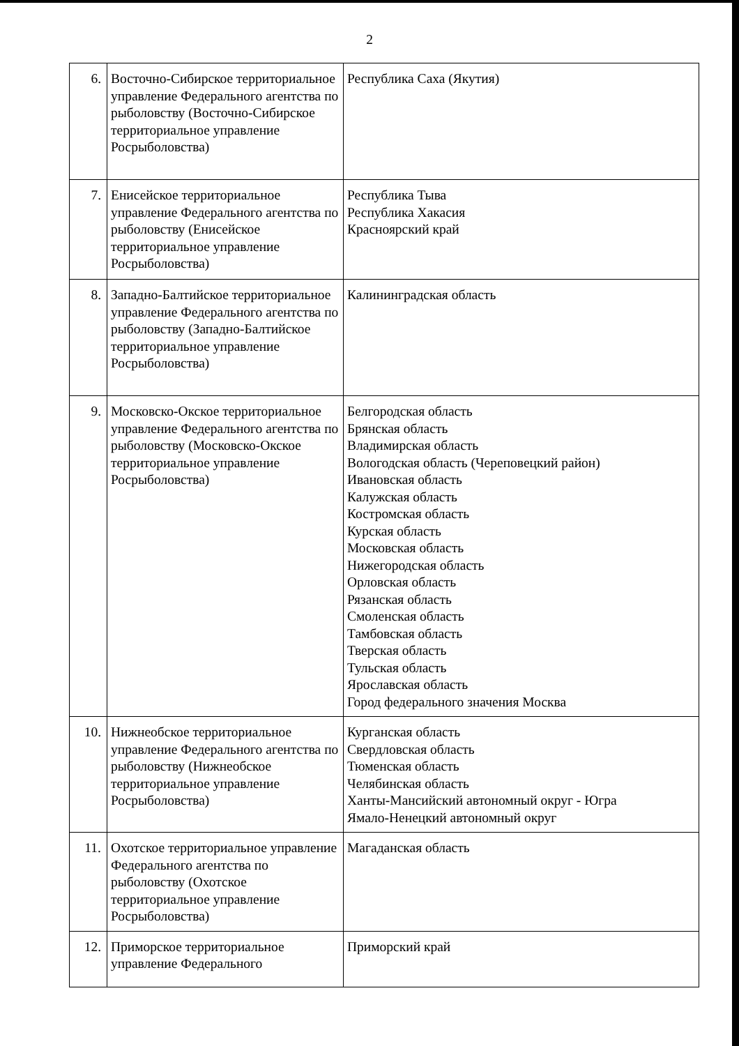2
| 6. | Восточно-Сибирское территориальное управление Федерального агентства по рыболовству (Восточно-Сибирское территориальное управление Росрыболовства) | Республика Саха (Якутия) |
| 7. | Енисейское территориальное управление Федерального агентства по рыболовству (Енисейское территориальное управление Росрыболовства) | Республика Тыва Республика Хакасия Красноярский край |
| 8. | Западно-Балтийское территориальное управление Федерального агентства по рыболовству (Западно-Балтийское территориальное управление Росрыболовства) | Калининградская область |
| 9. | Московско-Окское территориальное управление Федерального агентства по рыболовству (Московско-Окское территориальное управление Росрыболовства) | Белгородская область Брянская область Владимирская область Вологодская область (Череповецкий район) Ивановская область Калужская область Костромская область Курская область Московская область Нижегородская область Орловская область Рязанская область Смоленская область Тамбовская область Тверская область Тульская область Ярославская область Город федерального значения Москва |
| 10. | Нижнеобское территориальное управление Федерального агентства по рыболовству (Нижнеобское территориальное управление Росрыболовства) | Курганская область Свердловская область Тюменская область Челябинская область Ханты-Мансийский автономный округ - Югра Ямало-Ненецкий автономный округ |
| 11. | Охотское территориальное управление Федерального агентства по рыболовству (Охотское территориальное управление Росрыболовства) | Магаданская область |
| 12. | Приморское территориальное управление Федерального | Приморский край |